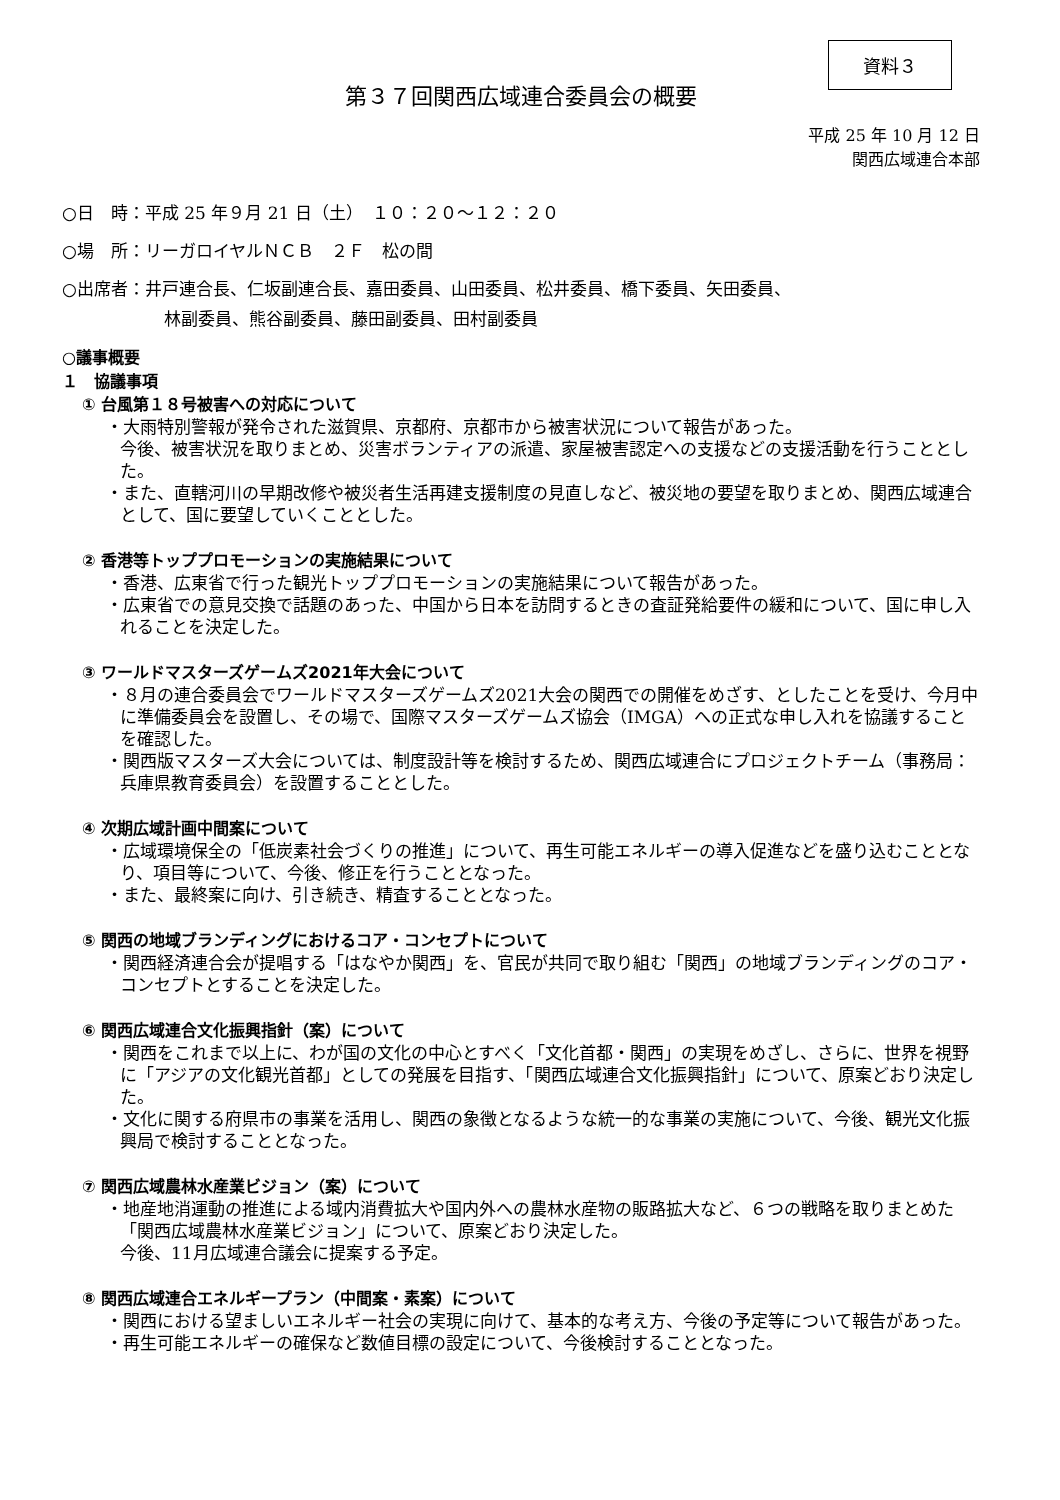資料３
第３７回関西広域連合委員会の概要
平成 25 年 10 月 12 日
関西広域連合本部
○日　時：平成 25 年９月 21 日（土）　１０：２０～１２：２０
○場　所：リーガロイヤルＮＣＢ　２Ｆ　松の間
○出席者：井戸連合長、仁坂副連合長、嘉田委員、山田委員、松井委員、橋下委員、矢田委員、
林副委員、熊谷副委員、藤田副委員、田村副委員
○議事概要
１　協議事項
① 台風第１８号被害への対応について
・大雨特別警報が発令された滋賀県、京都府、京都市から被害状況について報告があった。
今後、被害状況を取りまとめ、災害ボランティアの派遣、家屋被害認定への支援などの支援活動を行うこととした。
・また、直轄河川の早期改修や被災者生活再建支援制度の見直しなど、被災地の要望を取りまとめ、関西広域連合として、国に要望していくこととした。
② 香港等トッププロモーションの実施結果について
・香港、広東省で行った観光トッププロモーションの実施結果について報告があった。
・広東省での意見交換で話題のあった、中国から日本を訪問するときの査証発給要件の緩和について、国に申し入れることを決定した。
③ ワールドマスターズゲームズ2021年大会について
・８月の連合委員会でワールドマスターズゲームズ2021大会の関西での開催をめざす、としたことを受け、今月中に準備委員会を設置し、その場で、国際マスターズゲームズ協会（IMGA）への正式な申し入れを協議することを確認した。
・関西版マスターズ大会については、制度設計等を検討するため、関西広域連合にプロジェクトチーム（事務局：兵庫県教育委員会）を設置することとした。
④ 次期広域計画中間案について
・広域環境保全の「低炭素社会づくりの推進」について、再生可能エネルギーの導入促進などを盛り込むこととなり、項目等について、今後、修正を行うこととなった。
・また、最終案に向け、引き続き、精査することとなった。
⑤ 関西の地域ブランディングにおけるコア・コンセプトについて
・関西経済連合会が提唱する「はなやか関西」を、官民が共同で取り組む「関西」の地域ブランディングのコア・コンセプトとすることを決定した。
⑥ 関西広域連合文化振興指針（案）について
・関西をこれまで以上に、わが国の文化の中心とすべく「文化首都・関西」の実現をめざし、さらに、世界を視野に「アジアの文化観光首都」としての発展を目指す、「関西広域連合文化振興指針」について、原案どおり決定した。
・文化に関する府県市の事業を活用し、関西の象徴となるような統一的な事業の実施について、今後、観光文化振興局で検討することとなった。
⑦ 関西広域農林水産業ビジョン（案）について
・地産地消運動の推進による域内消費拡大や国内外への農林水産物の販路拡大など、６つの戦略を取りまとめた「関西広域農林水産業ビジョン」について、原案どおり決定した。
今後、11月広域連合議会に提案する予定。
⑧ 関西広域連合エネルギープラン（中間案・素案）について
・関西における望ましいエネルギー社会の実現に向けて、基本的な考え方、今後の予定等について報告があった。
・再生可能エネルギーの確保など数値目標の設定について、今後検討することとなった。